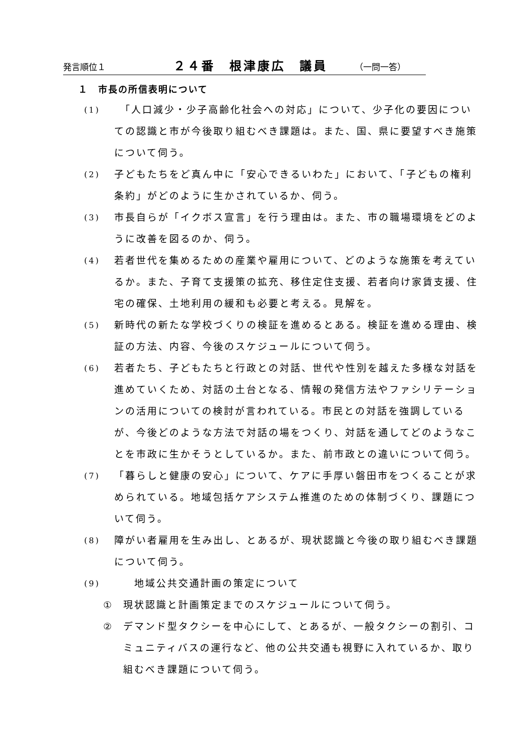発言順位１ ２４番　根津康広　議員 （一問一答）
１　市長の所信表明について
(1)
「人口減少・少子高齢化社会への対応」について、少子化の要因についての認識と市が今後取り組むべき課題は。また、国、県に要望すべき施策について伺う。
(2)
子どもたちをど真ん中に「安心できるいわた」において、「子どもの権利条約」がどのように生かされているか、伺う。
(3)
市長自らが「イクボス宣言」を行う理由は。また、市の職場環境をどのように改善を図るのか、伺う。
(4)
若者世代を集めるための産業や雇用について、どのような施策を考えているか。また、子育て支援策の拡充、移住定住支援、若者向け家賃支援、住宅の確保、土地利用の緩和も必要と考える。見解を。
(5)
新時代の新たな学校づくりの検証を進めるとある。検証を進める理由、検証の方法、内容、今後のスケジュールについて伺う。
(6)
若者たち、子どもたちと行政との対話、世代や性別を越えた多様な対話を進めていくため、対話の土台となる、情報の発信方法やファシリテーションの活用についての検討が言われている。市民との対話を強調しているが、今後どのような方法で対話の場をつくり、対話を通してどのようなことを市政に生かそうとしているか。また、前市政との違いについて伺う。
(7)
「暮らしと健康の安心」について、ケアに手厚い磐田市をつくることが求められている。地域包括ケアシステム推進のための体制づくり、課題について伺う。
(8)
障がい者雇用を生み出し、とあるが、現状認識と今後の取り組むべき課題について伺う。
(9)
地域公共交通計画の策定について
① 現状認識と計画策定までのスケジュールについて伺う。
② デマンド型タクシーを中心にして、とあるが、一般タクシーの割引、コミュニティバスの運行など、他の公共交通も視野に入れているか、取り組むべき課題について伺う。